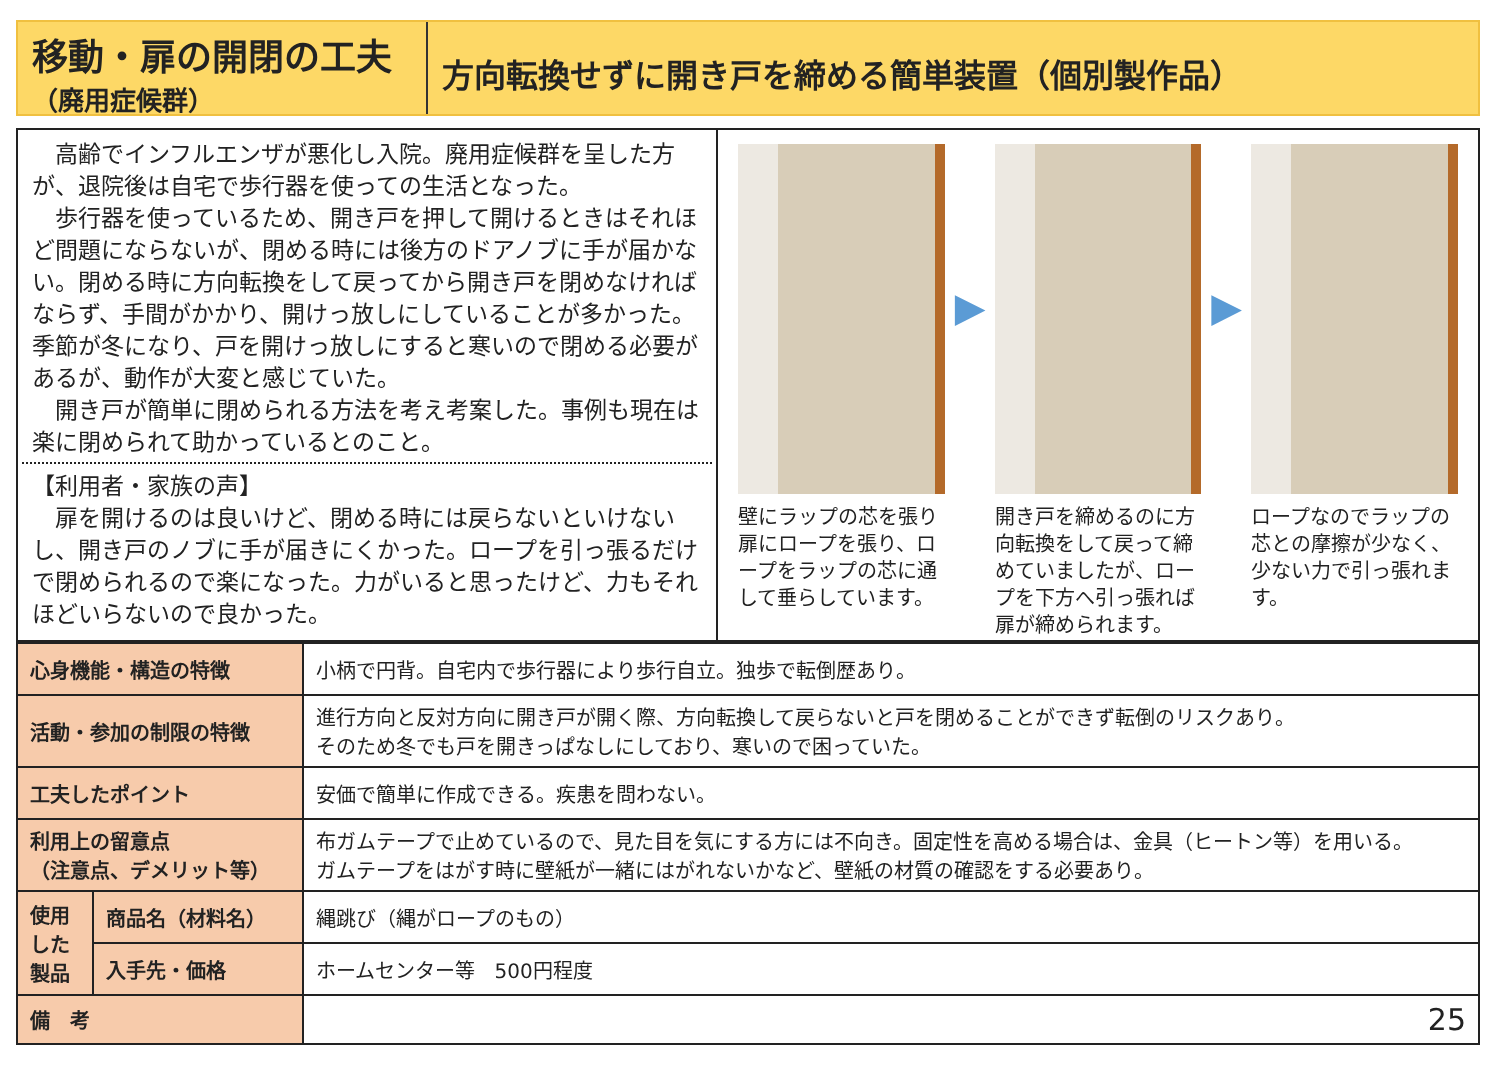移動・扉の開閉の工夫
（廃用症候群）
方向転換せずに開き戸を締める簡単装置（個別製作品）
　高齢でインフルエンザが悪化し入院。廃用症候群を呈した方が、退院後は自宅で歩行器を使っての生活となった。
　歩行器を使っているため、開き戸を押して開けるときはそれほど問題にならないが、閉める時には後方のドアノブに手が届かない。閉める時に方向転換をして戻ってから開き戸を閉めなければならず、手間がかかり、開けっ放しにしていることが多かった。季節が冬になり、戸を開けっ放しにすると寒いので閉める必要があるが、動作が大変と感じていた。
　開き戸が簡単に閉められる方法を考え考案した。事例も現在は楽に閉められて助かっているとのこと。
【利用者・家族の声】
　扉を開けるのは良いけど、閉める時には戻らないといけないし、開き戸のノブに手が届きにくかった。ロープを引っ張るだけで閉められるので楽になった。力がいると思ったけど、力もそれほどいらないので良かった。
壁にラップの芯を張り扉にロープを張り、ロープをラップの芯に通して垂らしています。
▶
開き戸を締めるのに方向転換をして戻って締めていましたが、ロープを下方へ引っ張れば扉が締められます。
▶
ロープなのでラップの芯との摩擦が少なく、少ない力で引っ張れます。
| 心身機能・構造の特徴 | | 小柄で円背。自宅内で歩行器により歩行自立。独歩で転倒歴あり。 |
| 活動・参加の制限の特徴 | | 進行方向と反対方向に開き戸が開く際、方向転換して戻らないと戸を閉めることができず転倒のリスクあり。 そのため冬でも戸を開きっぱなしにしており、寒いので困っていた。 |
| 工夫したポイント | | 安価で簡単に作成できる。疾患を問わない。 |
| 利用上の留意点 （注意点、デメリット等） | | 布ガムテープで止めているので、見た目を気にする方には不向き。固定性を高める場合は、金具（ヒートン等）を用いる。 ガムテープをはがす時に壁紙が一緒にはがれないかなど、壁紙の材質の確認をする必要あり。 |
| 使用した製品 | 商品名（材料名） | 縄跳び（縄がロープのもの） |
| | 入手先・価格 | ホームセンター等 500円程度 |
| 備 考 | | 25 |